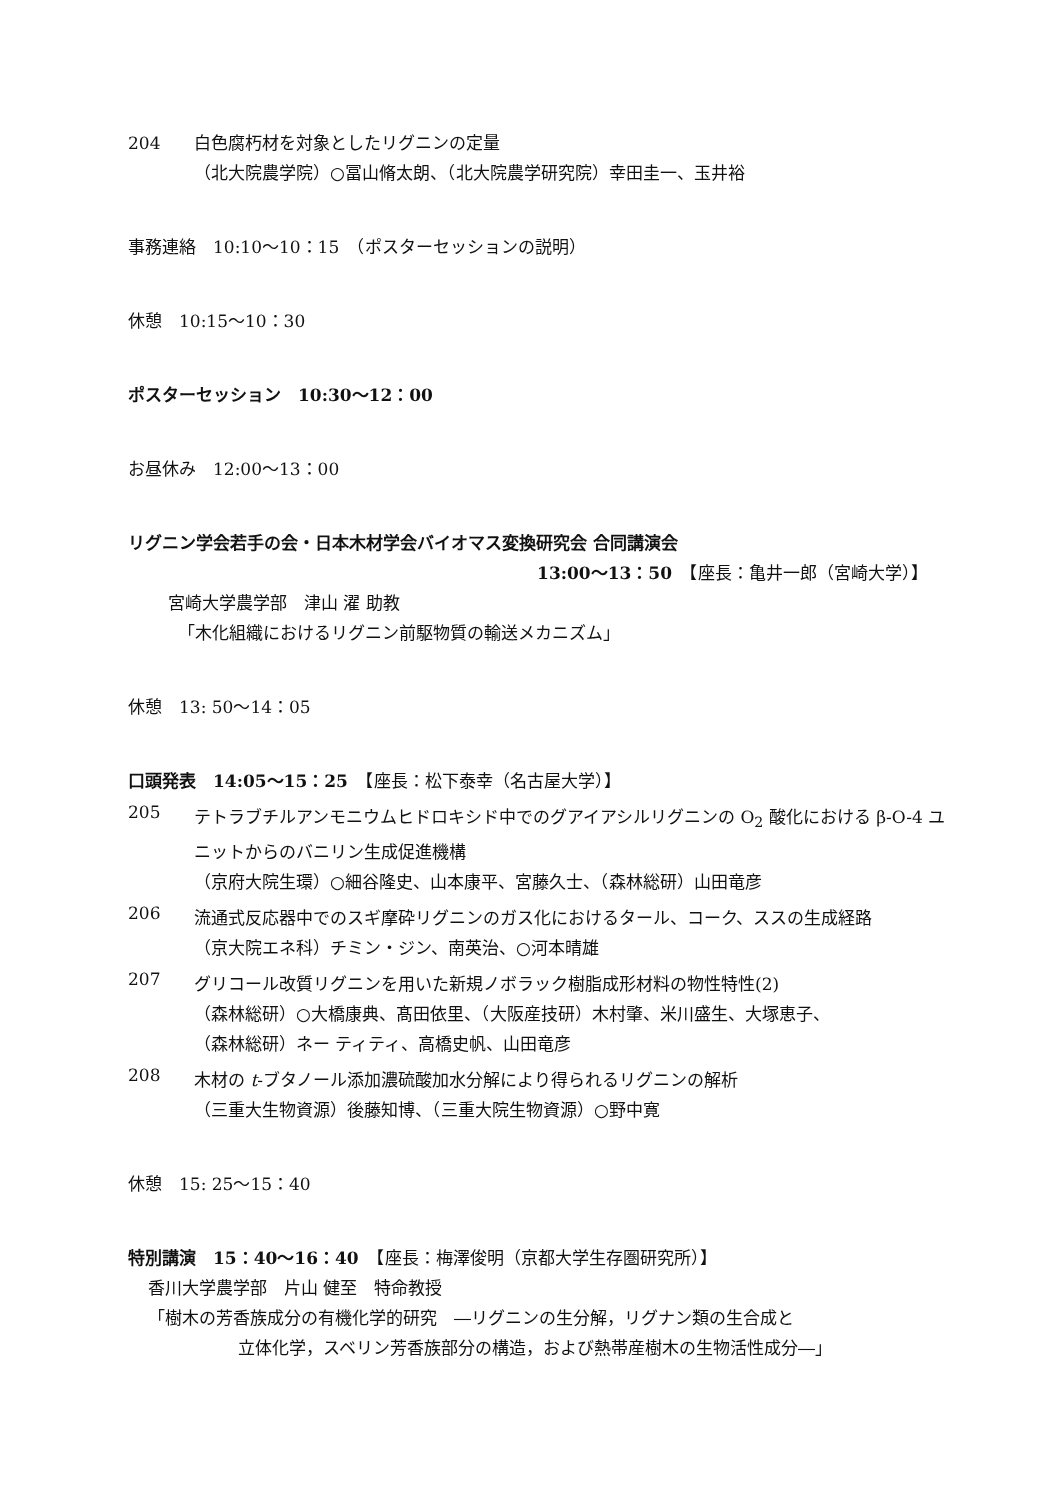204 白色腐朽材を対象としたリグニンの定量
（北大院農学院）○冨山脩太朗、（北大院農学研究院）幸田圭一、玉井裕
事務連絡　10:10〜10：15　（ポスターセッションの説明）
休憩　10:15〜10：30
ポスターセッション　10:30〜12：00
お昼休み　12:00〜13：00
リグニン学会若手の会・日本木材学会バイオマス変換研究会 合同講演会
13:00〜13：50　【座長：亀井一郎（宮崎大学）】
宮崎大学農学部　津山 濯 助教
「木化組織におけるリグニン前駆物質の輸送メカニズム」
休憩　13: 50〜14：05
口頭発表　14:05〜15：25　【座長：松下泰幸（名古屋大学）】
205
テトラブチルアンモニウムヒドロキシド中でのグアイアシルリグニンの O<sub>2</sub> 酸化における β-O-4 ユニットからのバニリン生成促進機構
（京府大院生環）○細谷隆史、山本康平、宮藤久士、（森林総研）山田竜彦
206
流通式反応器中でのスギ摩砕リグニンのガス化におけるタール、コーク、ススの生成経路
（京大院エネ科）チミン・ジン、南英治、○河本晴雄
207
グリコール改質リグニンを用いた新規ノボラック樹脂成形材料の物性特性(2)
（森林総研）○大橋康典、髙田依里、（大阪産技研）木村肇、米川盛生、大塚恵子、
（森林総研）ネー ティティ、高橋史帆、山田竜彦
208
木材の t-ブタノール添加濃硫酸加水分解により得られるリグニンの解析
（三重大生物資源）後藤知博、（三重大院生物資源）○野中寛
休憩　15: 25〜15：40
特別講演　15：40〜16：40　【座長：梅澤俊明（京都大学生存圏研究所）】
香川大学農学部　片山 健至　特命教授
「樹木の芳香族成分の有機化学的研究　―リグニンの生分解，リグナン類の生合成と
立体化学，スベリン芳香族部分の構造，および熱帯産樹木の生物活性成分―」